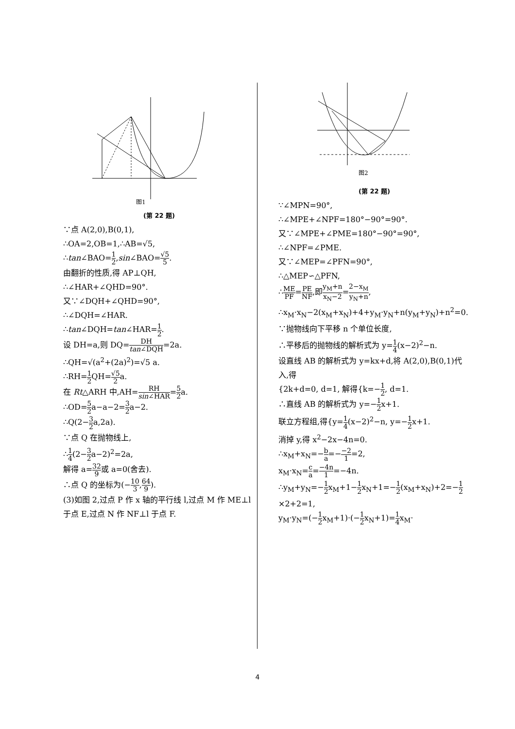图1
(第 22 题)
∵点 A(2,0),B(0,1),
∴OA=2,OB=1,∴AB=√5,
∴tan∠BAO=1 2,sin∠BAO=√5 5.
由翻折的性质,得 AP⊥QH,
∴∠HAR+∠QHD=90°.
又∵∠DQH+∠QHD=90°,
∴∠DQH=∠HAR.
∴tan∠DQH=tan∠HAR=1 2.
设 DH=a,则 DQ=DH tan∠DQH=2a.
∴QH=√(a<sup>2</sup>+(2a)<sup>2</sup>)=√5 a.
∴RH=1 2 QH=√5 2a.
在 Rt△ARH 中,AH=RH sin∠HAR=5 2a.
∴OD=5 2a−a−2=3 2a−2.
∴Q(2−3 2a,2a).
∵点 Q 在抛物线上,
∴1 4(2−3 2a−2)<sup>2</sup>=2a,
解得 a=32 9或 a=0(舍去).
∴点 Q 的坐标为(−10 3,64 9).
(3)如图 2,过点 P 作 x 轴的平行线 l,过点 M 作 ME⊥l 于点 E,过点 N 作 NF⊥l 于点 F.
图2
(第 22 题)
∵∠MPN=90°,
∴∠MPE+∠NPF=180°−90°=90°.
又∵∠MPE+∠PME=180°−90°=90°,
∴∠NPF=∠PME.
又∵∠MEP=∠PFN=90°,
∴△MEP∽△PFN,
∴ME PF=PE NF,即y<sub>M</sub>+n x<sub>N</sub>−2=2−x<sub>M</sub> y<sub>N</sub>+n,
∴x<sub>M</sub>·x<sub>N</sub>−2(x<sub>M</sub>+x<sub>N</sub>)+4+y<sub>M</sub>·y<sub>N</sub>+n(y<sub>M</sub>+y<sub>N</sub>)+n<sup>2</sup>=0.
∵抛物线向下平移 n 个单位长度,
∴平移后的抛物线的解析式为 y=1 4(x−2)<sup>2</sup>−n.
设直线 AB 的解析式为 y=kx+d,将 A(2,0),B(0,1)代入,得
{2k+d=0, d=1, 解得{k=−1 2, d=1.
∴直线 AB 的解析式为 y=−1 2x+1.
联立方程组,得{y=1 4(x−2)<sup>2</sup>−n, y=−1 2x+1.
消掉 y,得 x<sup>2</sup>−2x−4n=0.
∴x<sub>M</sub>+x<sub>N</sub>=−b a=−−2 1=2,
x<sub>M</sub>·x<sub>N</sub>=c a=−4n 1=−4n.
∴y<sub>M</sub>+y<sub>N</sub>=−1 2x<sub>M</sub>+1−1 2x<sub>N</sub>+1=−1 2(x<sub>M</sub>+x<sub>N</sub>)+2=−1 2×2+2=1,
y<sub>M</sub>·y<sub>N</sub>=(−1 2x<sub>M</sub>+1)·(−1 2x<sub>N</sub>+1)=1 4x<sub>M</sub>·
4